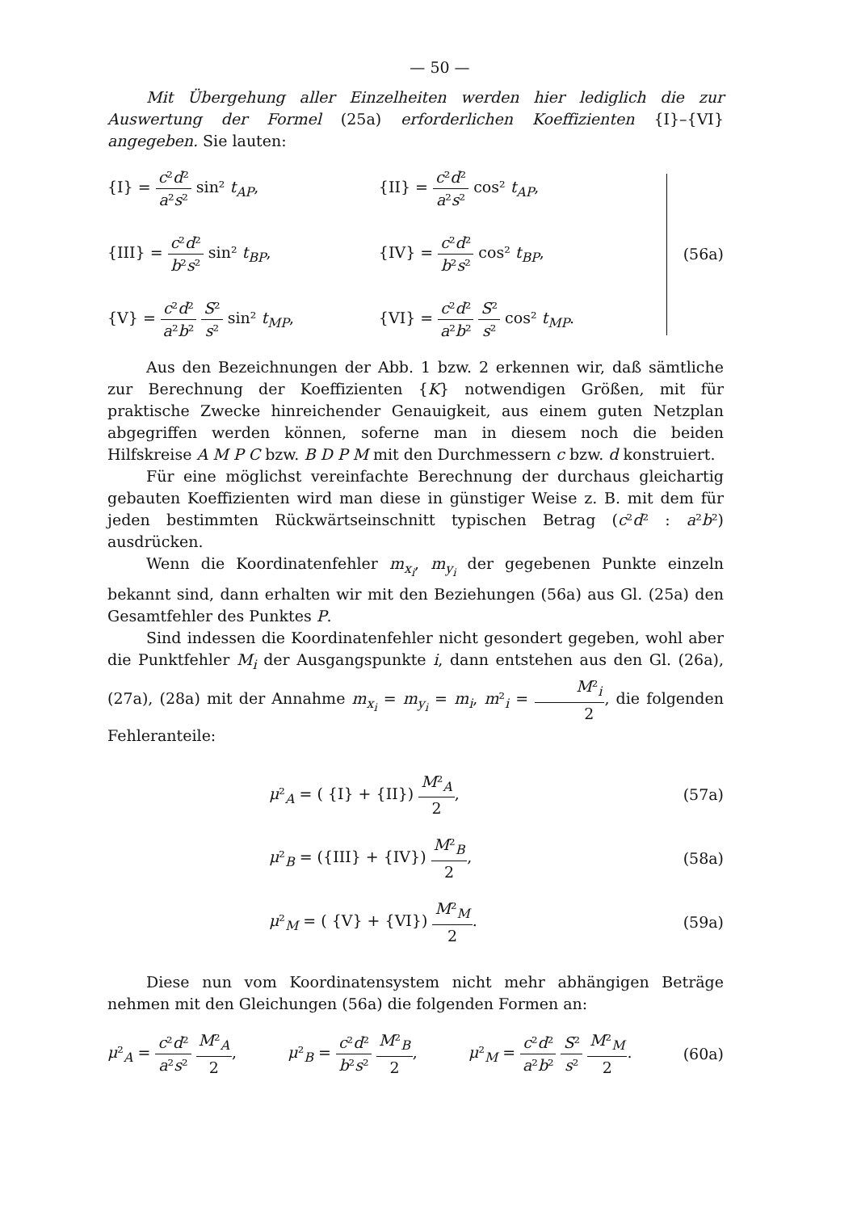— 50 —
Mit Übergehung aller Einzelheiten werden hier lediglich die zur Auswertung der Formel (25a) erforderlichen Koeffizienten {I}–{VI} angegeben. Sie lauten:
{I} = c²d² a²s² sin² t<sub>AP</sub>,
{II} = c²d² a²s² cos² t<sub>AP</sub>,
{III} = c²d² b²s² sin² t<sub>BP</sub>,
{IV} = c²d² b²s² cos² t<sub>BP</sub>,
{V} = c²d² a²b² S² s² sin² t<sub>MP</sub>,
{VI} = c²d² a²b² S² s² cos² t<sub>MP</sub>.
(56a)
Aus den Bezeichnungen der Abb. 1 bzw. 2 erkennen wir, daß sämtliche zur Berechnung der Koeffizienten {K} notwendigen Größen, mit für praktische Zwecke hinreichender Genauigkeit, aus einem guten Netzplan abgegriffen werden können, soferne man in diesem noch die beiden Hilfskreise A M P C bzw. B D P M mit den Durchmessern c bzw. d konstruiert.
Für eine möglichst vereinfachte Berechnung der durchaus gleichartig gebauten Koeffizienten wird man diese in günstiger Weise z. B. mit dem für jeden bestimmten Rückwärtseinschnitt typischen Betrag (c²d² : a²b²) ausdrücken.
Wenn die Koordinatenfehler m<sub>x<sub>i</sub></sub>, m<sub>y<sub>i</sub></sub> der gegebenen Punkte einzeln bekannt sind, dann erhalten wir mit den Beziehungen (56a) aus Gl. (25a) den Gesamtfehler des Punktes P.
Sind indessen die Koordinatenfehler nicht gesondert gegeben, wohl aber die Punktfehler M<sub>i</sub> der Ausgangspunkte i, dann entstehen aus den Gl. (26a), (27a), (28a) mit der Annahme m<sub>x<sub>i</sub></sub> = m<sub>y<sub>i</sub></sub> = m<sub>i</sub>, m²<sub>i</sub> = M²<sub>i</sub> 2, die folgenden Fehleranteile:
μ²<sub>A</sub> = ( {I} + {II}) M²<sub>A</sub> 2, (57a)
μ²<sub>B</sub> = ({III} + {IV}) M²<sub>B</sub> 2, (58a)
μ²<sub>M</sub> = ( {V} + {VI}) M²<sub>M</sub> 2. (59a)
Diese nun vom Koordinatensystem nicht mehr abhängigen Beträge nehmen mit den Gleichungen (56a) die folgenden Formen an:
μ²<sub>A</sub> = c²d² a²s² M²<sub>A</sub> 2, μ²<sub>B</sub> = c²d² b²s² M²<sub>B</sub> 2, μ²<sub>M</sub> = c²d² a²b² S² s² M²<sub>M</sub> 2. (60a)